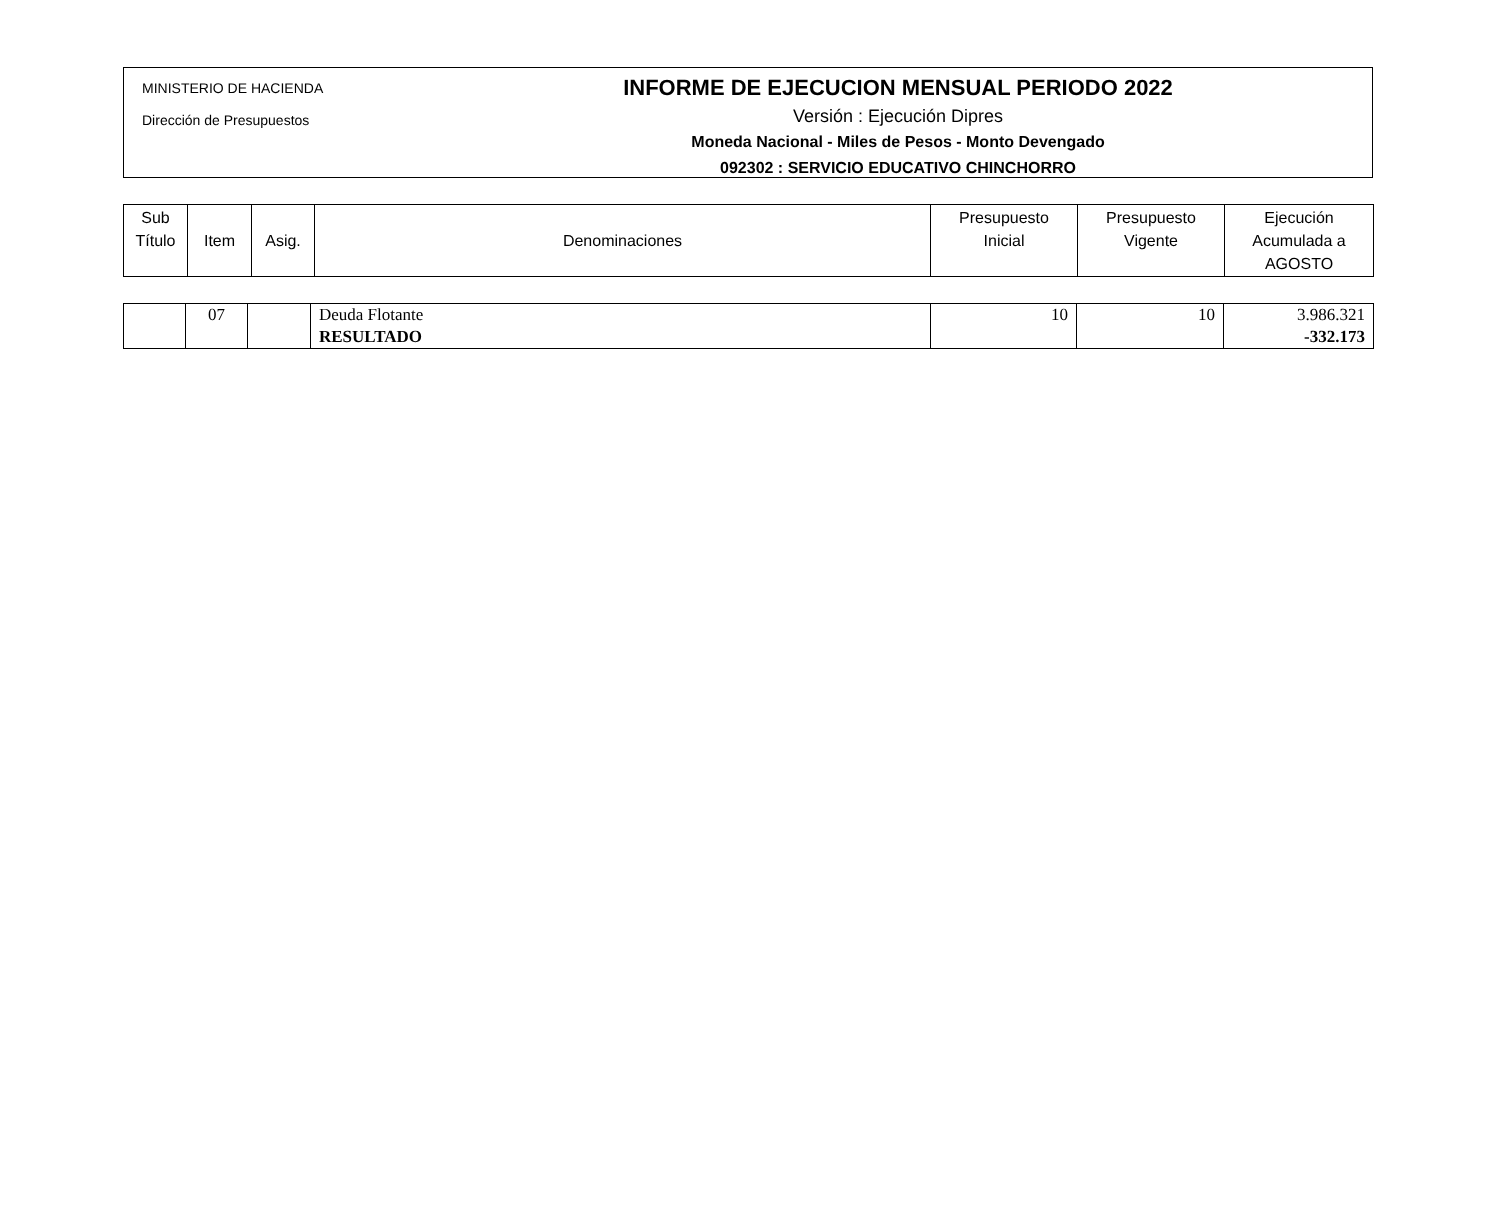MINISTERIO DE HACIENDA
Dirección de Presupuestos
INFORME DE EJECUCION MENSUAL PERIODO 2022
Versión : Ejecución Dipres
Moneda Nacional - Miles de Pesos - Monto Devengado
092302 : SERVICIO EDUCATIVO CHINCHORRO
| Sub Título | Item | Asig. | Denominaciones | Presupuesto Inicial | Presupuesto Vigente | Ejecución Acumulada a AGOSTO |
| --- | --- | --- | --- | --- | --- | --- |
| | 07 | | Deuda Flotante RESULTADO | 10 | 10 | 3.986.321 -332.173 |